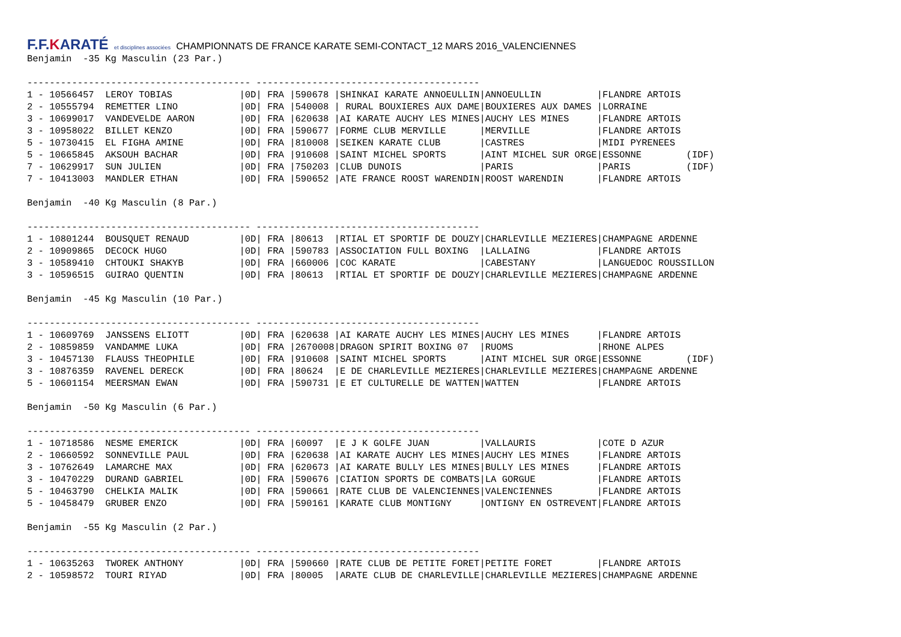F.F.KARATÉ et disciplines associées CHAMPIONNATS DE FRANCE KARATE SEMI-CONTACT_12 MARS 2016_VALENCIENNES
Benjamin  -35 Kg Masculin (23 Par.)

---------------------------------------- ----------------------------------------
1 - 10566457  LEROY TOBIAS            |0D| FRA |590678 |SHINKAI KARATE ANNOEULLIN|ANNOEULLIN          |FLANDRE ARTOIS
2 - 10555794  REMETTER LINO           |0D| FRA |540008 | RURAL BOUXIERES AUX DAME|BOUXIERES AUX DAMES |LORRAINE
3 - 10699017  VANDEVELDE AARON        |0D| FRA |620638 |AI KARATE AUCHY LES MINES|AUCHY LES MINES     |FLANDRE ARTOIS
3 - 10958022  BILLET KENZO            |0D| FRA |590677 |FORME CLUB MERVILLE      |MERVILLE            |FLANDRE ARTOIS
5 - 10730415  EL FIGHA AMINE          |0D| FRA |810008 |SEIKEN KARATE CLUB       |CASTRES             |MIDI PYRENEES
5 - 10665845  AKSOUH BACHAR           |0D| FRA |910608 |SAINT MICHEL SPORTS      |AINT MICHEL SUR ORGE|ESSONNE        (IDF)
7 - 10629917  SUN JULIEN              |0D| FRA |750203 |CLUB DUNOIS              |PARIS               |PARIS          (IDF)
7 - 10413003  MANDLER ETHAN           |0D| FRA |590652 |ATE FRANCE ROOST WARENDIN|ROOST WARENDIN      |FLANDRE ARTOIS

Benjamin  -40 Kg Masculin (8 Par.)

---------------------------------------- ----------------------------------------
1 - 10801244  BOUSQUET RENAUD         |0D| FRA |80613  |RTIAL ET SPORTIF DE DOUZY|CHARLEVILLE MEZIERES|CHAMPAGNE ARDENNE
2 - 10909865  DECOCK HUGO             |0D| FRA |590783 |ASSOCIATION FULL BOXING  |LALLAING            |FLANDRE ARTOIS
3 - 10589410  CHTOUKI SHAKYB          |0D| FRA |660006 |COC KARATE               |CABESTANY           |LANGUEDOC ROUSSILLON
3 - 10596515  GUIRAO QUENTIN          |0D| FRA |80613  |RTIAL ET SPORTIF DE DOUZY|CHARLEVILLE MEZIERES|CHAMPAGNE ARDENNE

Benjamin  -45 Kg Masculin (10 Par.)

---------------------------------------- ----------------------------------------
1 - 10609769  JANSSENS ELIOTT         |0D| FRA |620638 |AI KARATE AUCHY LES MINES|AUCHY LES MINES     |FLANDRE ARTOIS
2 - 10859859  VANDAMME LUKA           |0D| FRA |2670008|DRAGON SPIRIT BOXING 07  |RUOMS               |RHONE ALPES
3 - 10457130  FLAUSS THEOPHILE        |0D| FRA |910608 |SAINT MICHEL SPORTS      |AINT MICHEL SUR ORGE|ESSONNE        (IDF)
3 - 10876359  RAVENEL DERECK          |0D| FRA |80624  |E DE CHARLEVILLE MEZIERES|CHARLEVILLE MEZIERES|CHAMPAGNE ARDENNE
5 - 10601154  MEERSMAN EWAN           |0D| FRA |590731 |E ET CULTURELLE DE WATTEN|WATTEN              |FLANDRE ARTOIS

Benjamin  -50 Kg Masculin (6 Par.)

---------------------------------------- ----------------------------------------
1 - 10718586  NESME EMERICK           |0D| FRA |60097  |E J K GOLFE JUAN         |VALLAURIS           |COTE D AZUR
2 - 10660592  SONNEVILLE PAUL         |0D| FRA |620638 |AI KARATE AUCHY LES MINES|AUCHY LES MINES     |FLANDRE ARTOIS
3 - 10762649  LAMARCHE MAX            |0D| FRA |620673 |AI KARATE BULLY LES MINES|BULLY LES MINES     |FLANDRE ARTOIS
3 - 10470229  DURAND GABRIEL          |0D| FRA |590676 |CIATION SPORTS DE COMBATS|LA GORGUE           |FLANDRE ARTOIS
5 - 10463790  CHELKIA MALIK           |0D| FRA |590661 |RATE CLUB DE VALENCIENNES|VALENCIENNES        |FLANDRE ARTOIS
5 - 10458479  GRUBER ENZO             |0D| FRA |590161 |KARATE CLUB MONTIGNY     |ONTIGNY EN OSTREVENT|FLANDRE ARTOIS

Benjamin  -55 Kg Masculin (2 Par.)

---------------------------------------- ----------------------------------------
1 - 10635263  TWOREK ANTHONY          |0D| FRA |590660 |RATE CLUB DE PETITE FORET|PETITE FORET        |FLANDRE ARTOIS
2 - 10598572  TOURI RIYAD             |0D| FRA |80005  |ARATE CLUB DE CHARLEVILLE|CHARLEVILLE MEZIERES|CHAMPAGNE ARDENNE